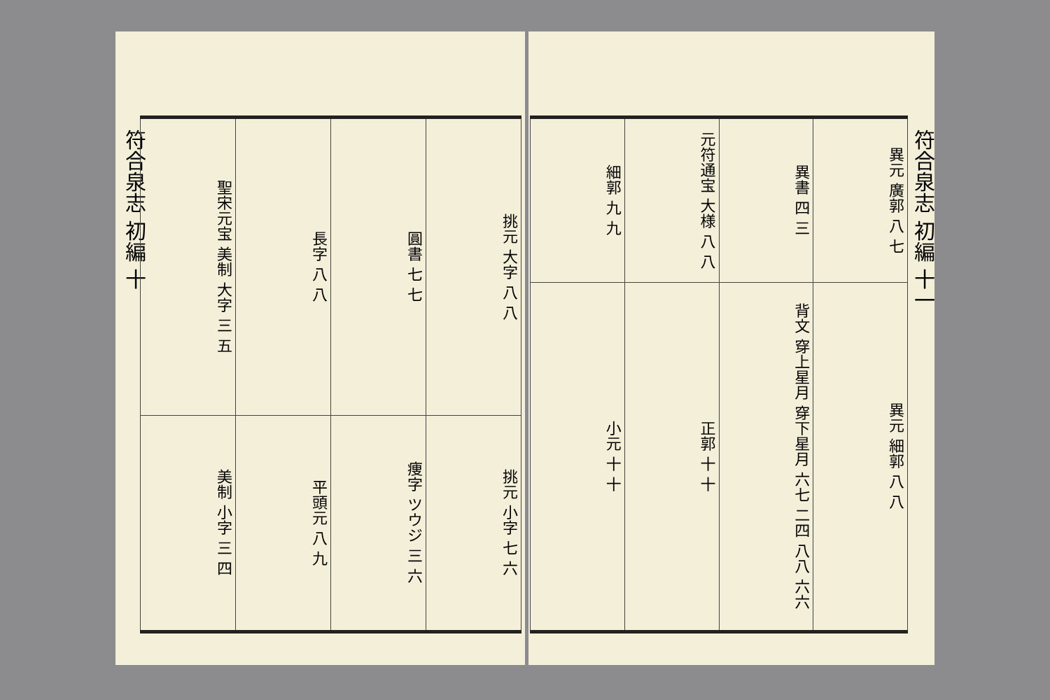符合泉志 初編 十
| 聖宋元宝 美制 大字 三 五 | 長字 八 八 | 圓書 七 七 | 挑元 大字 八 八 |
| 美制 小字 三 四 | 平頭元 八 九 | 痩字 ツウジ 三 六 | 挑元 小字 七 六 |
| 細郭 九 九 | 元符通宝 大様 八 八 | 異書 四 三 | 異元 廣郭 八 七 |
| 小元 十 十 | 正郭 十 十 | 背文 穿上星月 穿下星月 六七 二四 八八 六六 | 異元 細郭 八 八 |
符合泉志 初編 十一